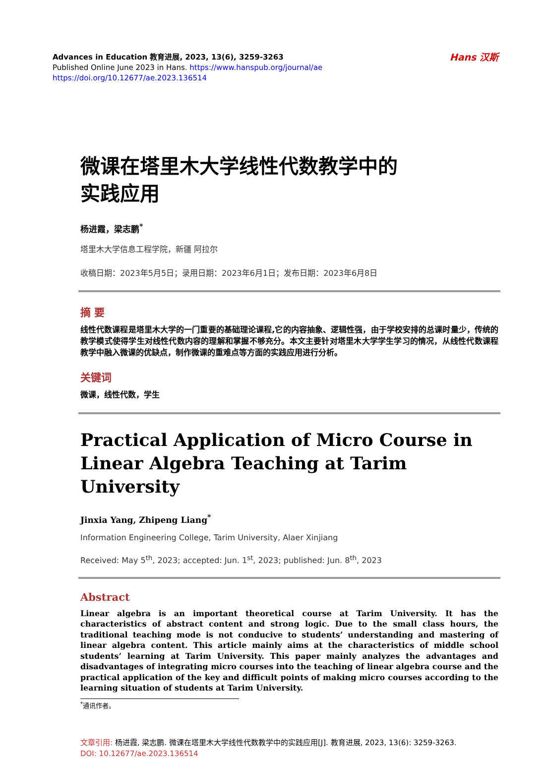Advances in Education 教育进展, 2023, 13(6), 3259-3263
Published Online June 2023 in Hans. https://www.hanspub.org/journal/ae
https://doi.org/10.12677/ae.2023.136514
Hans 汉斯
微课在塔里木大学线性代数教学中的
实践应用
杨进霞，梁志鹏<sup>*</sup>
塔里木大学信息工程学院，新疆 阿拉尔
收稿日期：2023年5月5日；录用日期：2023年6月1日；发布日期：2023年6月8日
摘 要
线性代数课程是塔里木大学的一门重要的基础理论课程,它的内容抽象、逻辑性强，由于学校安排的总课时量少，传统的教学模式使得学生对线性代数内容的理解和掌握不够充分。本文主要针对塔里木大学学生学习的情况，从线性代数课程教学中融入微课的优缺点，制作微课的重难点等方面的实践应用进行分析。
关键词
微课，线性代数，学生
Practical Application of Micro Course in Linear Algebra Teaching at Tarim University
Jinxia Yang, Zhipeng Liang<sup>*</sup>
Information Engineering College, Tarim University, Alaer Xinjiang
Received: May 5<sup>th</sup>, 2023; accepted: Jun. 1<sup>st</sup>, 2023; published: Jun. 8<sup>th</sup>, 2023
Abstract
Linear algebra is an important theoretical course at Tarim University. It has the characteristics of abstract content and strong logic. Due to the small class hours, the traditional teaching mode is not conducive to students’ understanding and mastering of linear algebra content. This article mainly aims at the characteristics of middle school students’ learning at Tarim University. This paper mainly analyzes the advantages and disadvantages of integrating micro courses into the teaching of linear algebra course and the practical application of the key and difficult points of making micro courses according to the learning situation of students at Tarim University.
<sup>*</sup> 通讯作者。
文章引用: 杨进霞, 梁志鹏. 微课在塔里木大学线性代数教学中的实践应用[J]. 教育进展, 2023, 13(6): 3259-3263.
DOI: 10.12677/ae.2023.136514